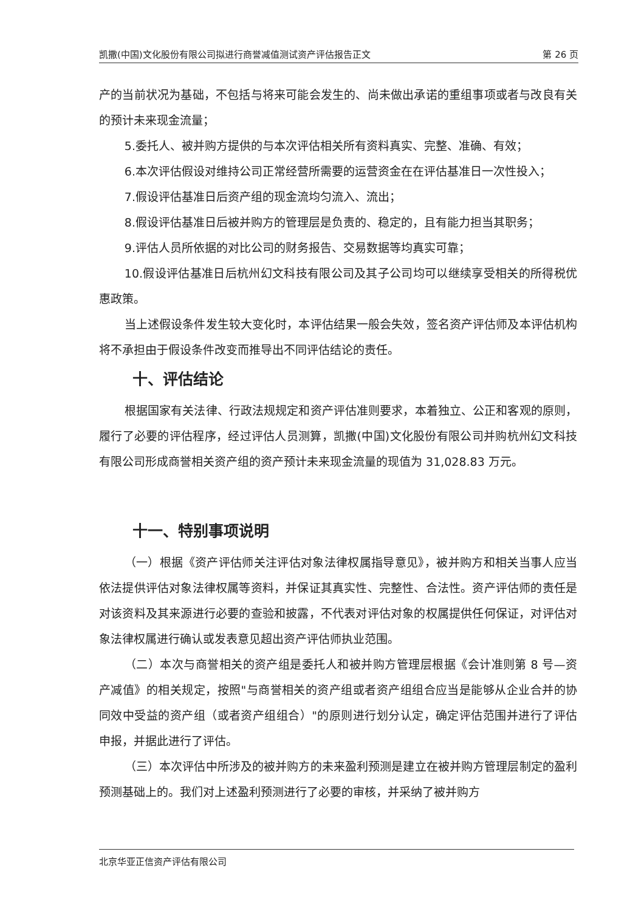凯撒(中国)文化股份有限公司拟进行商誉减值测试资产评估报告正文 第 26 页
产的当前状况为基础，不包括与将来可能会发生的、尚未做出承诺的重组事项或者与改良有关的预计未来现金流量；
5.委托人、被并购方提供的与本次评估相关所有资料真实、完整、准确、有效；
6.本次评估假设对维持公司正常经营所需要的运营资金在在评估基准日一次性投入；
7.假设评估基准日后资产组的现金流均匀流入、流出；
8.假设评估基准日后被并购方的管理层是负责的、稳定的，且有能力担当其职务；
9.评估人员所依据的对比公司的财务报告、交易数据等均真实可靠；
10.假设评估基准日后杭州幻文科技有限公司及其子公司均可以继续享受相关的所得税优惠政策。
当上述假设条件发生较大变化时，本评估结果一般会失效，签名资产评估师及本评估机构将不承担由于假设条件改变而推导出不同评估结论的责任。
十、评估结论
根据国家有关法律、行政法规规定和资产评估准则要求，本着独立、公正和客观的原则，履行了必要的评估程序，经过评估人员测算，凯撒(中国)文化股份有限公司并购杭州幻文科技有限公司形成商誉相关资产组的资产预计未来现金流量的现值为 31,028.83 万元。
十一、特别事项说明
（一）根据《资产评估师关注评估对象法律权属指导意见》，被并购方和相关当事人应当依法提供评估对象法律权属等资料，并保证其真实性、完整性、合法性。资产评估师的责任是对该资料及其来源进行必要的查验和披露，不代表对评估对象的权属提供任何保证，对评估对象法律权属进行确认或发表意见超出资产评估师执业范围。
（二）本次与商誉相关的资产组是委托人和被并购方管理层根据《会计准则第 8 号—资产减值》的相关规定，按照"与商誉相关的资产组或者资产组组合应当是能够从企业合并的协同效中受益的资产组（或者资产组组合）"的原则进行划分认定，确定评估范围并进行了评估申报，并据此进行了评估。
（三）本次评估中所涉及的被并购方的未来盈利预测是建立在被并购方管理层制定的盈利预测基础上的。我们对上述盈利预测进行了必要的审核，并采纳了被并购方
北京华亚正信资产评估有限公司